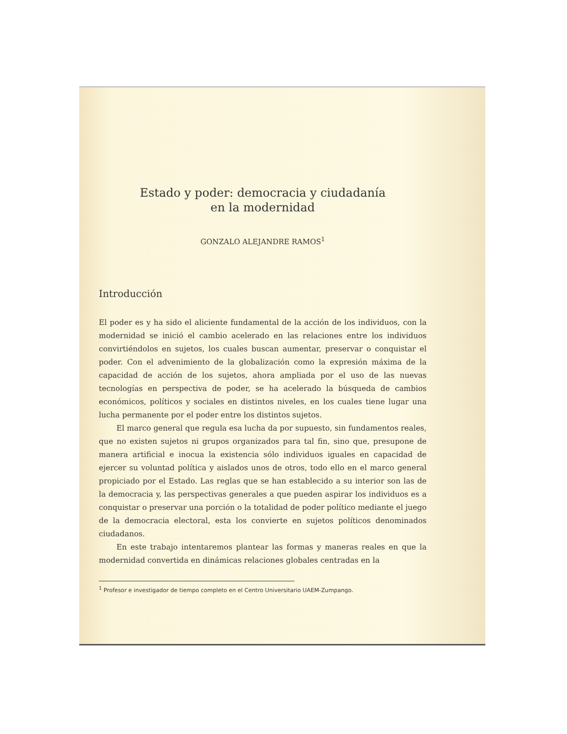Estado y poder: democracia y ciudadanía
en la modernidad
GONZALO ALEJANDRE RAMOS<sup>1</sup>
Introducción
El poder es y ha sido el aliciente fundamental de la acción de los individuos, con la modernidad se inició el cambio acelerado en las relaciones entre los individuos convirtiéndolos en sujetos, los cuales buscan aumentar, preservar o conquistar el poder. Con el advenimiento de la globalización como la expresión máxima de la capacidad de acción de los sujetos, ahora ampliada por el uso de las nuevas tecnologías en perspectiva de poder, se ha acelerado la búsqueda de cambios económicos, políticos y sociales en distintos niveles, en los cuales tiene lugar una lucha permanente por el poder entre los distintos sujetos.
El marco general que regula esa lucha da por supuesto, sin fundamentos reales, que no existen sujetos ni grupos organizados para tal fin, sino que, presupone de manera artificial e inocua la existencia sólo individuos iguales en capacidad de ejercer su voluntad política y aislados unos de otros, todo ello en el marco general propiciado por el Estado. Las reglas que se han establecido a su interior son las de la democracia y, las perspectivas generales a que pueden aspirar los individuos es a conquistar o preservar una porción o la totalidad de poder político mediante el juego de la democracia electoral, esta los convierte en sujetos políticos denominados ciudadanos.
En este trabajo intentaremos plantear las formas y maneras reales en que la modernidad convertida en dinámicas relaciones globales centradas en la
<sup>1</sup> Profesor e investigador de tiempo completo en el Centro Universitario UAEM-Zumpango.